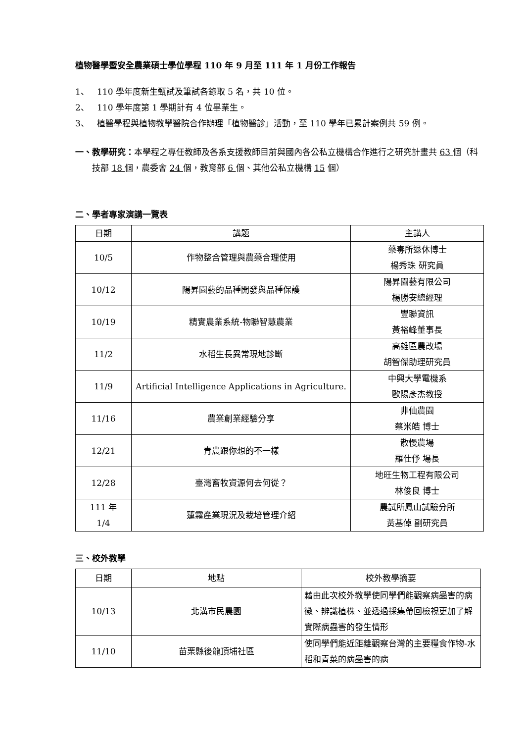植物醫學暨安全農業碩士學位學程 110 年 9 月至 111 年 1 月份工作報告
1、 110 學年度新生甄試及筆試各錄取 5 名，共 10 位。
2、 110 學年度第 1 學期計有 4 位畢業生。
3、 植醫學程與植物教學醫院合作辦理「植物醫診」活動，至 110 學年已累計案例共 59 例。
一、 教學研究：本學程之專任教師及各系支援教師目前與國內各公私立機構合作進行之研究計畫共 63 個（科技部 18 個，農委會 24 個，教育部 6 個、其他公私立機構 15 個）
二、學者專家演講一覽表
| 日期 | 講題 | 主講人 |
| --- | --- | --- |
| 10/5 | 作物整合管理與農藥合理使用 | 藥毒所退休博士 楊秀珠 研究員 |
| 10/12 | 陽昇園藝的品種開發與品種保護 | 陽昇園藝有限公司 楊勝安總經理 |
| 10/19 | 精實農業系統-物聯智慧農業 | 豐聯資訊 黃裕峰董事長 |
| 11/2 | 水稻生長異常現地診斷 | 高雄區農改場 胡智傑助理研究員 |
| 11/9 | Artificial Intelligence Applications in Agriculture. | 中興大學電機系 歐陽彥杰教授 |
| 11/16 | 農業創業經驗分享 | 非仙農園 蔡米皓 博士 |
| 12/21 | 青農跟你想的不一樣 | 散慢農場 羅仕伃 場長 |
| 12/28 | 臺灣畜牧資源何去何從？ | 地旺生物工程有限公司 林俊良 博士 |
| 111 年 1/4 | 蓮霧產業現況及栽培管理介紹 | 農試所鳳山試驗分所 黃基倬 副研究員 |
三、校外教學
| 日期 | 地點 | 校外教學摘要 |
| --- | --- | --- |
| 10/13 | 北溝市民農園 | 藉由此次校外教學使同學們能觀察病蟲害的病徵、辨識植株、並透過採集帶回檢視更加了解實際病蟲害的發生情形 |
| 11/10 | 苗栗縣後龍頂埔社區 | 使同學們能近距離觀察台灣的主要糧食作物-水稻和青菜的病蟲害的病 |